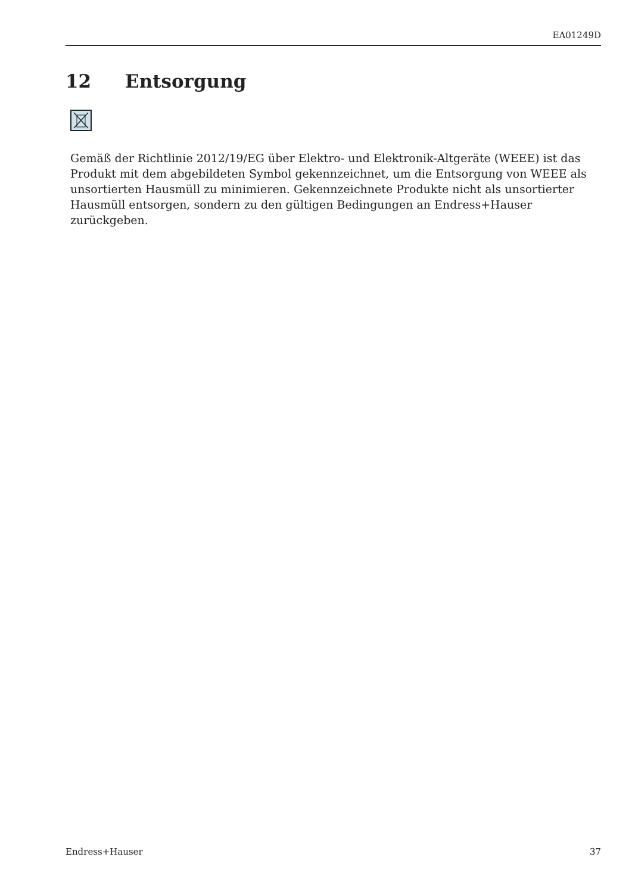EA01249D
12 Entsorgung
Gemäß der Richtlinie 2012/19/EG über Elektro- und Elektronik-Altgeräte (WEEE) ist das Produkt mit dem abgebildeten Symbol gekennzeichnet, um die Entsorgung von WEEE als unsortierten Hausmüll zu minimieren. Gekennzeichnete Produkte nicht als unsortierter Hausmüll entsorgen, sondern zu den gültigen Bedingungen an Endress+Hauser zurückgeben.
Endress+Hauser 37